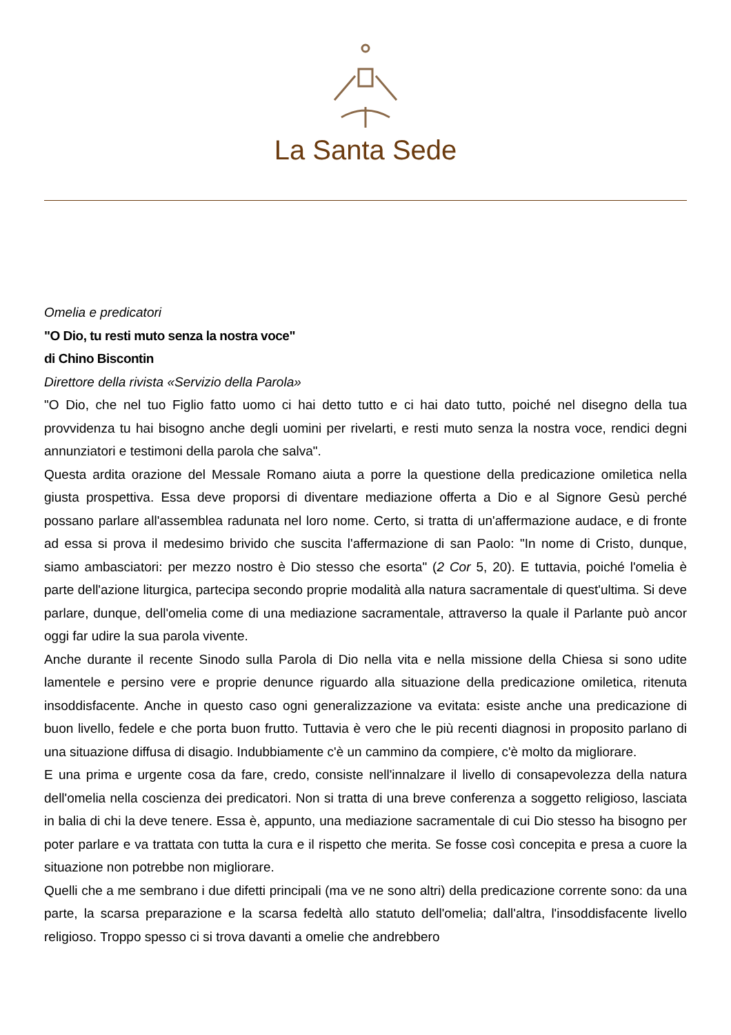La Santa Sede
Omelia e predicatori
"O Dio, tu resti muto senza la nostra voce"
di Chino Biscontin
Direttore della rivista «Servizio della Parola»
"O Dio, che nel tuo Figlio fatto uomo ci hai detto tutto e ci hai dato tutto, poiché nel disegno della tua provvidenza tu hai bisogno anche degli uomini per rivelarti, e resti muto senza la nostra voce, rendici degni annunziatori e testimoni della parola che salva".
Questa ardita orazione del Messale Romano aiuta a porre la questione della predicazione omiletica nella giusta prospettiva. Essa deve proporsi di diventare mediazione offerta a Dio e al Signore Gesù perché possano parlare all'assemblea radunata nel loro nome. Certo, si tratta di un'affermazione audace, e di fronte ad essa si prova il medesimo brivido che suscita l'affermazione di san Paolo: "In nome di Cristo, dunque, siamo ambasciatori: per mezzo nostro è Dio stesso che esorta" (2 Cor 5, 20). E tuttavia, poiché l'omelia è parte dell'azione liturgica, partecipa secondo proprie modalità alla natura sacramentale di quest'ultima. Si deve parlare, dunque, dell'omelia come di una mediazione sacramentale, attraverso la quale il Parlante può ancor oggi far udire la sua parola vivente.
Anche durante il recente Sinodo sulla Parola di Dio nella vita e nella missione della Chiesa si sono udite lamentele e persino vere e proprie denunce riguardo alla situazione della predicazione omiletica, ritenuta insoddisfacente. Anche in questo caso ogni generalizzazione va evitata: esiste anche una predicazione di buon livello, fedele e che porta buon frutto. Tuttavia è vero che le più recenti diagnosi in proposito parlano di una situazione diffusa di disagio. Indubbiamente c'è un cammino da compiere, c'è molto da migliorare.
E una prima e urgente cosa da fare, credo, consiste nell'innalzare il livello di consapevolezza della natura dell'omelia nella coscienza dei predicatori. Non si tratta di una breve conferenza a soggetto religioso, lasciata in balia di chi la deve tenere. Essa è, appunto, una mediazione sacramentale di cui Dio stesso ha bisogno per poter parlare e va trattata con tutta la cura e il rispetto che merita. Se fosse così concepita e presa a cuore la situazione non potrebbe non migliorare.
Quelli che a me sembrano i due difetti principali (ma ve ne sono altri) della predicazione corrente sono: da una parte, la scarsa preparazione e la scarsa fedeltà allo statuto dell'omelia; dall'altra, l'insoddisfacente livello religioso. Troppo spesso ci si trova davanti a omelie che andrebbero